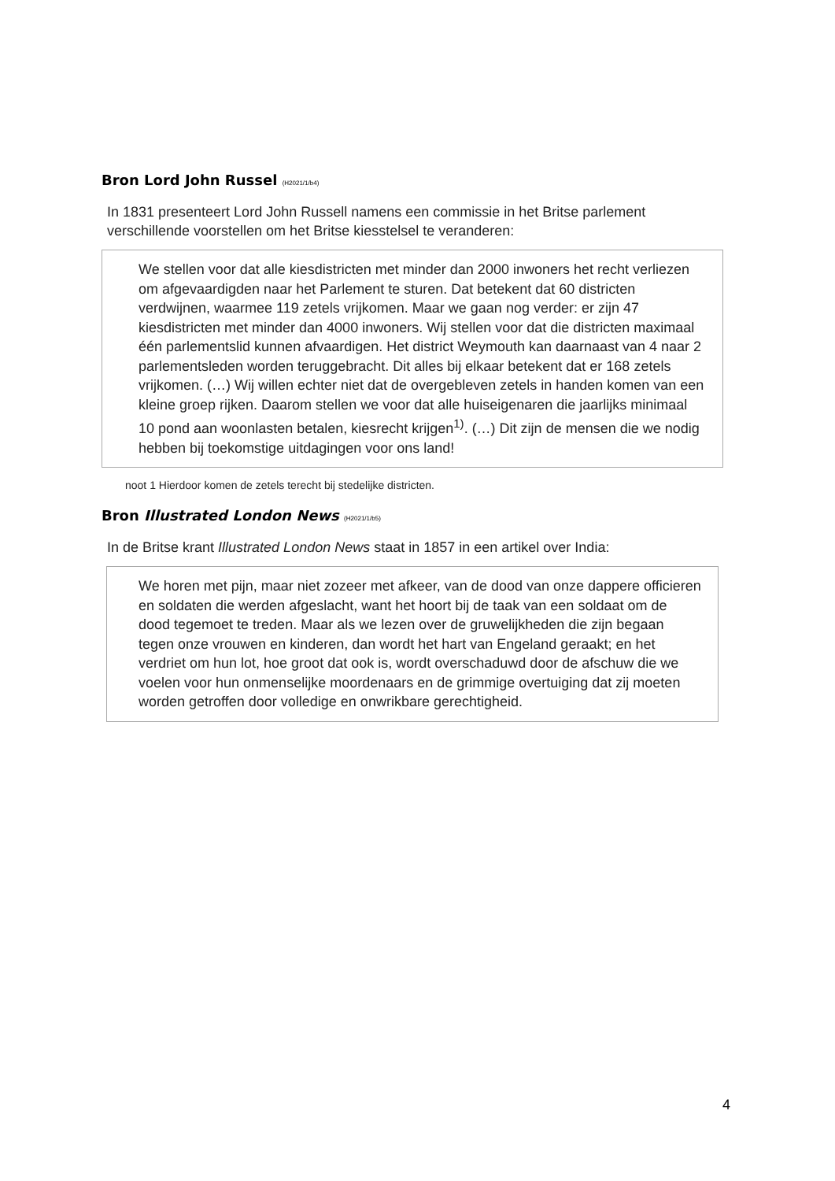Bron Lord John Russel (H2021/1/b4)
In 1831 presenteert Lord John Russell namens een commissie in het Britse parlement verschillende voorstellen om het Britse kiesstelsel te veranderen:
We stellen voor dat alle kiesdistricten met minder dan 2000 inwoners het recht verliezen om afgevaardigden naar het Parlement te sturen. Dat betekent dat 60 districten verdwijnen, waarmee 119 zetels vrijkomen. Maar we gaan nog verder: er zijn 47 kiesdistricten met minder dan 4000 inwoners. Wij stellen voor dat die districten maximaal één parlementslid kunnen afvaardigen. Het district Weymouth kan daarnaast van 4 naar 2 parlementsleden worden teruggebracht. Dit alles bij elkaar betekent dat er 168 zetels vrijkomen. (…) Wij willen echter niet dat de overgebleven zetels in handen komen van een kleine groep rijken. Daarom stellen we voor dat alle huiseigenaren die jaarlijks minimaal 10 pond aan woonlasten betalen, kiesrecht krijgen<sup>1)</sup>. (…) Dit zijn de mensen die we nodig hebben bij toekomstige uitdagingen voor ons land!
noot 1 Hierdoor komen de zetels terecht bij stedelijke districten.
Bron Illustrated London News (H2021/1/b5)
In de Britse krant Illustrated London News staat in 1857 in een artikel over India:
We horen met pijn, maar niet zozeer met afkeer, van de dood van onze dappere officieren en soldaten die werden afgeslacht, want het hoort bij de taak van een soldaat om de dood tegemoet te treden. Maar als we lezen over de gruwelijkheden die zijn begaan tegen onze vrouwen en kinderen, dan wordt het hart van Engeland geraakt; en het verdriet om hun lot, hoe groot dat ook is, wordt overschaduwd door de afschuw die we voelen voor hun onmenselijke moordenaars en de grimmige overtuiging dat zij moeten worden getroffen door volledige en onwrikbare gerechtigheid.
4